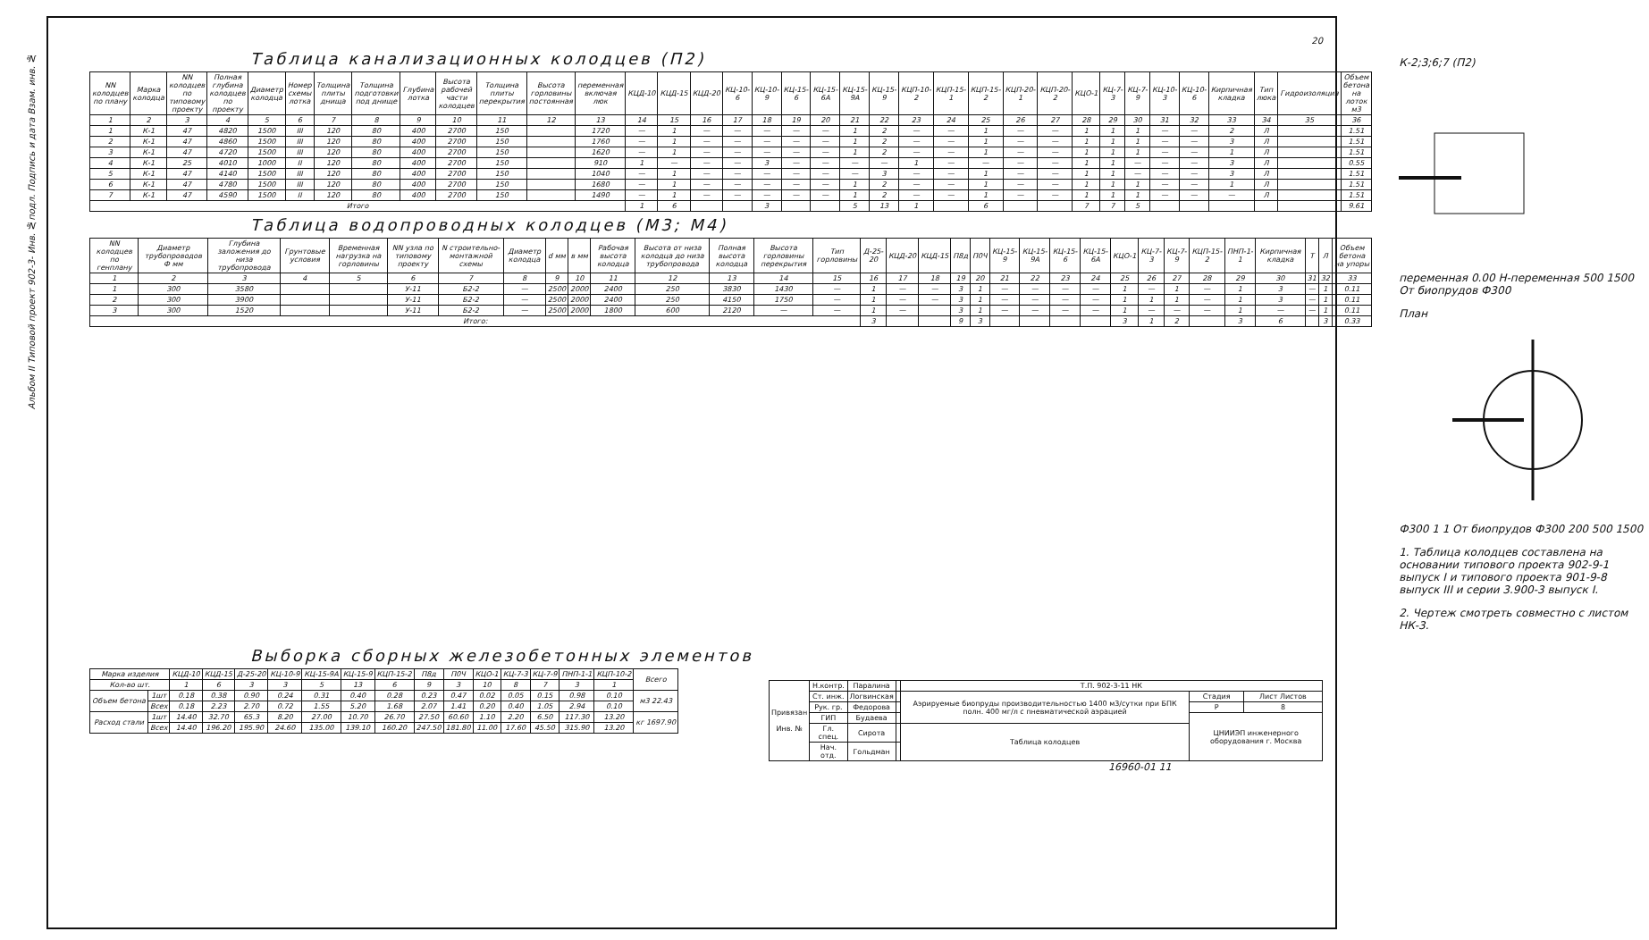Альбом II Типовой проект 902-3- Инв. №подл. Подпись и дата Взам. инв. №
20
Таблица канализационных колодцев (П2)
| NN колодцев по плану | Марка колодца | NN колодцев по типовому проекту | Полная глубина колодцев по проекту | Диаметр колодца | Номер схемы лотка | Толщина плиты днища | Толщина подготовки под днище | Глубина лотка | Высота рабочей части колодцев | Толщина плиты перекрытия | Высота горловины постоянная | переменная включая люк | КЦД-10 | КЦД-15 | КЦД-20 | КЦ-10-6 | КЦ-10-9 | КЦ-15-6 | КЦ-15-6А | КЦ-15-9А | КЦ-15-9 | КЦП-10-2 | КЦП-15-1 | КЦП-15-2 | КЦП-20-1 | КЦП-20-2 | КЦО-1 | КЦ-7-3 | КЦ-7-9 | КЦ-10-3 | КЦ-10-6 | Кирпичная кладка | Тип люка | Гидроизоляция | Объем бетона на лоток м3 |
| --- | --- | --- | --- | --- | --- | --- | --- | --- | --- | --- | --- | --- | --- | --- | --- | --- | --- | --- | --- | --- | --- | --- | --- | --- | --- | --- | --- | --- | --- | --- | --- | --- | --- | --- | --- |
| 1 | 2 | 3 | 4 | 5 | 6 | 7 | 8 | 9 | 10 | 11 | 12 | 13 | 14 | 15 | 16 | 17 | 18 | 19 | 20 | 21 | 22 | 23 | 24 | 25 | 26 | 27 | 28 | 29 | 30 | 31 | 32 | 33 | 34 | 35 | 36 |
| 1 | К-1 | 47 | 4820 | 1500 | III | 120 | 80 | 400 | 2700 | 150 | | 1720 | — | 1 | — | — | — | — | — | 1 | 2 | — | — | 1 | — | — | 1 | 1 | 1 | — | — | 2 | Л | | 1.51 |
| 2 | К-1 | 47 | 4860 | 1500 | III | 120 | 80 | 400 | 2700 | 150 | | 1760 | — | 1 | — | — | — | — | — | 1 | 2 | — | — | 1 | — | — | 1 | 1 | 1 | — | — | 3 | Л | | 1.51 |
| 3 | К-1 | 47 | 4720 | 1500 | III | 120 | 80 | 400 | 2700 | 150 | | 1620 | — | 1 | — | — | — | — | — | 1 | 2 | — | — | 1 | — | — | 1 | 1 | 1 | — | — | 1 | Л | | 1.51 |
| 4 | К-1 | 25 | 4010 | 1000 | II | 120 | 80 | 400 | 2700 | 150 | | 910 | 1 | — | — | — | 3 | — | — | — | — | 1 | — | — | — | — | 1 | 1 | — | — | — | 3 | Л | | 0.55 |
| 5 | К-1 | 47 | 4140 | 1500 | III | 120 | 80 | 400 | 2700 | 150 | | 1040 | — | 1 | — | — | — | — | — | — | 3 | — | — | 1 | — | — | 1 | 1 | — | — | — | 3 | Л | | 1.51 |
| 6 | К-1 | 47 | 4780 | 1500 | III | 120 | 80 | 400 | 2700 | 150 | | 1680 | — | 1 | — | — | — | — | — | 1 | 2 | — | — | 1 | — | — | 1 | 1 | 1 | — | — | 1 | Л | | 1.51 |
| 7 | К-1 | 47 | 4590 | 1500 | II | 120 | 80 | 400 | 2700 | 150 | | 1490 | — | 1 | — | — | — | — | — | 1 | 2 | — | — | 1 | — | — | 1 | 1 | 1 | — | — | — | Л | | 1.51 |
| Итого | | | | | | | | | | | | | 1 | 6 | | | 3 | | | 5 | 13 | 1 | | 6 | | | 7 | 7 | 5 | | | | | | 9.61 |
Таблица водопроводных колодцев (М3; М4)
| NN колодцев по генплану | Диаметр трубопроводов Ф мм | Глубина заложения до низа трубопровода | Грунтовые условия | Временная нагрузка на горловины | NN узла по типовому проекту | N строительно-монтажной схемы | Диаметр колодца | d мм | в мм | Рабочая высота колодца | Высота от низа колодца до низа трубопровода | Полная высота колодца | Высота горловины перекрытия | Тип горловины | Д-25-20 | КЦД-20 | КЦД-15 | П8д | П0Ч | КЦ-15-9 | КЦ-15-9А | КЦ-15-6 | КЦ-15-6А | КЦО-1 | КЦ-7-3 | КЦ-7-9 | КЦП-15-2 | ПНП-1-1 | Кирпичная кладка | Т | Л | Объем бетона на упоры |
| --- | --- | --- | --- | --- | --- | --- | --- | --- | --- | --- | --- | --- | --- | --- | --- | --- | --- | --- | --- | --- | --- | --- | --- | --- | --- | --- | --- | --- | --- | --- | --- | --- |
| 1 | 2 | 3 | 4 | 5 | 6 | 7 | 8 | 9 | 10 | 11 | 12 | 13 | 14 | 15 | 16 | 17 | 18 | 19 | 20 | 21 | 22 | 23 | 24 | 25 | 26 | 27 | 28 | 29 | 30 | 31 | 32 | 33 |
| 1 | 300 | 3580 | | | У-11 | Б2-2 | — | 2500 | 2000 | 2400 | 250 | 3830 | 1430 | — | 1 | — | — | 3 | 1 | — | — | — | — | 1 | — | 1 | — | 1 | 3 | — | 1 | 0.11 |
| 2 | 300 | 3900 | | | У-11 | Б2-2 | — | 2500 | 2000 | 2400 | 250 | 4150 | 1750 | — | 1 | — | — | 3 | 1 | — | — | — | — | 1 | 1 | 1 | — | 1 | 3 | — | 1 | 0.11 |
| 3 | 300 | 1520 | | | У-11 | Б2-2 | — | 2500 | 2000 | 1800 | 600 | 2120 | — | — | 1 | — | | 3 | 1 | — | — | — | — | 1 | — | — | — | 1 | — | — | 1 | 0.11 |
| Итого: | | | | | | | | | | | | | | | 3 | | | 9 | 3 | | | | | 3 | 1 | 2 | | 3 | 6 | | 3 | 0.33 |
К-2;3;6;7 (П2)
переменная 0.00 Н-переменная 500 1500 От биопрудов Ф300
План
Ф300 1 1 От биопрудов Ф300 200 500 1500
1. Таблица колодцев составлена на основании типового проекта 902-9-1 выпуск I и типового проекта 901-9-8 выпуск III и серии 3.900-3 выпуск I.
2. Чертеж смотреть совместно с листом НК-3.
Выборка сборных железобетонных элементов
| Марка изделия | | КЦД-10 | КЦД-15 | Д-25-20 | КЦ-10-9 | КЦ-15-9А | КЦ-15-9 | КЦП-15-2 | П8д | П0Ч | КЦО-1 | КЦ-7-3 | КЦ-7-9 | ПНП-1-1 | КЦП-10-2 | Всего |
| --- | --- | --- | --- | --- | --- | --- | --- | --- | --- | --- | --- | --- | --- | --- | --- | --- |
| Кол-во шт. | | 1 | 6 | 3 | 3 | 5 | 13 | 6 | 9 | 3 | 10 | 8 | 7 | 3 | 1 | |
| Объем бетона | 1шт | 0.18 | 0.38 | 0.90 | 0.24 | 0.31 | 0.40 | 0.28 | 0.23 | 0.47 | 0.02 | 0.05 | 0.15 | 0.98 | 0.10 | м3 22.43 |
| | Всех | 0.18 | 2.23 | 2.70 | 0.72 | 1.55 | 5.20 | 1.68 | 2.07 | 1.41 | 0.20 | 0.40 | 1.05 | 2.94 | 0.10 | |
| Расход стали | 1шт | 14.40 | 32.70 | 65.3 | 8.20 | 27.00 | 10.70 | 26.70 | 27.50 | 60.60 | 1.10 | 2.20 | 6.50 | 117.30 | 13.20 | кг 1697.90 |
| | Всех | 14.40 | 196.20 | 195.90 | 24.60 | 135.00 | 139.10 | 160.20 | 247.50 | 181.80 | 11.00 | 17.60 | 45.50 | 315.90 | 13.20 | |
| Привязан Инв. № | Н.контр. | Паралина | | Т.П. 902-3-11 НК | | |
| | Ст. инж. | Логвинская | | Аэрируемые биопруды производительностью 1400 м3/сутки при БПК полн. 400 мг/л с пневматической аэрацией | Стадия | Лист Листов |
| | Рук. гр. | Федорова | | | Р | 8 |
| | ГИП | Будаева | | | ЦНИИЭП инженерного оборудования г. Москва | |
| | Гл. спец. | Сирота | | Таблица колодцев | | |
| | Нач. отд. | Гольдман | | | | |
16960-01 11